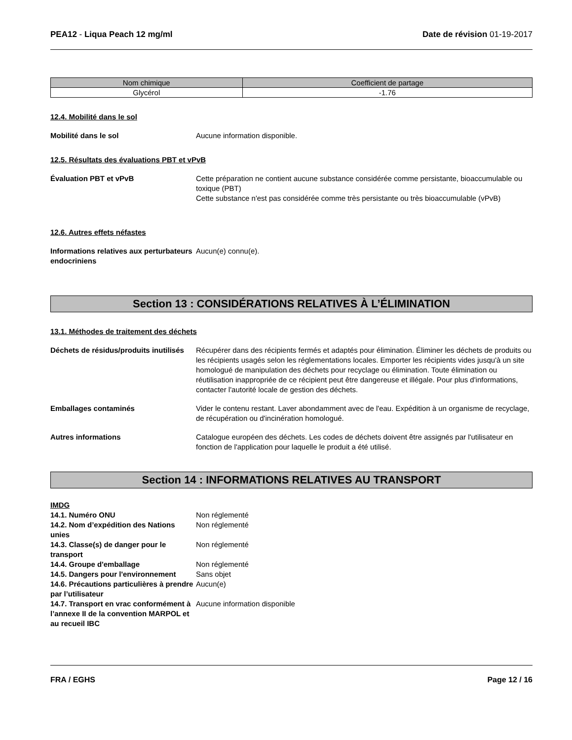PEA12 - Liqua Peach 12 mg/ml Date de révision 01-19-2017
| Nom chimique | Coefficient de partage |
| --- | --- |
| Glycérol | -1.76 |
12.4. Mobilité dans le sol
Mobilité dans le sol Aucune information disponible.
12.5. Résultats des évaluations PBT et vPvB
Évaluation PBT et vPvB Cette préparation ne contient aucune substance considérée comme persistante, bioaccumulable ou toxique (PBT)
Cette substance n'est pas considérée comme très persistante ou très bioaccumulable (vPvB)
12.6. Autres effets néfastes
Informations relatives aux perturbateurs endocriniens
Aucun(e) connu(e).
Section 13 : CONSIDÉRATIONS RELATIVES À L’ÉLIMINATION
13.1. Méthodes de traitement des déchets
Déchets de résidus/produits inutilisés
Récupérer dans des récipients fermés et adaptés pour élimination. Éliminer les déchets de produits ou les récipients usagés selon les réglementations locales. Emporter les récipients vides jusqu'à un site homologué de manipulation des déchets pour recyclage ou élimination. Toute élimination ou réutilisation inappropriée de ce récipient peut être dangereuse et illégale. Pour plus d'informations, contacter l'autorité locale de gestion des déchets.
Emballages contaminés Vider le contenu restant. Laver abondamment avec de l'eau. Expédition à un organisme de recyclage, de récupération ou d'incinération homologué.
Autres informations Catalogue européen des déchets. Les codes de déchets doivent être assignés par l'utilisateur en fonction de l'application pour laquelle le produit a été utilisé.
Section 14 : INFORMATIONS RELATIVES AU TRANSPORT
IMDG
14.1. Numéro ONU Non réglementé
14.2. Nom d’expédition des Nations unies
Non réglementé
14.3. Classe(s) de danger pour le transport
Non réglementé
14.4. Groupe d'emballage Non réglementé
14.5. Dangers pour l'environnement
Sans objet
14.6. Précautions particulières à prendre par l’utilisateur
Aucun(e)
14.7. Transport en vrac conformément à l’annexe II de la convention MARPOL et au recueil IBC
Aucune information disponible
FRA / EGHS Page 12 / 16